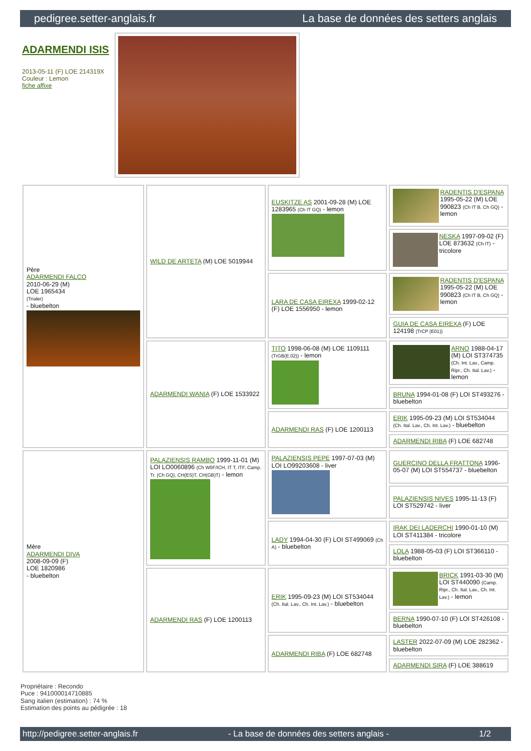pedigree.setter-anglais.fr La base de données des setters anglais
ADARMENDI ISIS
2013-05-11 (F) LOE 214319X
Couleur : Lemon
fiche affixe
| Père ADARMENDI FALCO 2010-06-29 (M) LOE 1965434 (Trialer) - bluebelton | WILD DE ARTETA (M) LOE 5019944 | EUSKITZE AS 2001-09-28 (M) LOE 1283965 (Ch IT GQ) - lemon | RADENTIS D'ESPANA 1995-05-22 (M) LOE 990823 (Ch IT B, Ch GQ) - lemon |
| | | | NESKA 1997-09-02 (F) LOE 873632 (Ch IT) - tricolore |
| | | LARA DE CASA EIREXA 1999-02-12 (F) LOE 1556950 - lemon | RADENTIS D'ESPANA 1995-05-22 (M) LOE 990823 (Ch IT B, Ch GQ) - lemon |
| | | | GUIA DE CASA EIREXA (F) LOE 124198 (TrCP (E01)) |
| | ADARMENDI WANIA (F) LOE 1533922 | TITO 1998-06-08 (M) LOE 1109111 (TrGB(E.02)) - lemon | ARNO 1988-04-17 (M) LOI ST374735 (Ch. Int. Lav., Camp. Ripr., Ch. Ital. Lav.) - lemon |
| | | | BRUNA 1994-01-08 (F) LOI ST493276 - bluebelton |
| | | ADARMENDI RAS (F) LOE 1200113 | ERIK 1995-09-23 (M) LOI ST534044 (Ch. Ital. Lav., Ch. Int. Lav.) - bluebelton |
| | | | ADARMENDI RIBA (F) LOE 682748 |
| Mère ADARMENDI DIVA 2008-09-09 (F) LOE 1820986 - bluebelton | PALAZIENSIS RAMBO 1999-11-01 (M) LOI LO0060896 (Ch W0F/ICH, IT T, ITF, Camp. Tr. (Ch GQ), CH(ES)T, CH(GB)T) - lemon | PALAZIENSIS PEPE 1997-07-03 (M) LOI LO99203608 - liver | GUERCINO DELLA FRATTONA 1996-05-07 (M) LOI ST554737 - bluebelton |
| | | | PALAZIENSIS NIVES 1995-11-13 (F) LOI ST529742 - liver |
| | | LADY 1994-04-30 (F) LOI ST499069 (Ch A) - bluebelton | IRAK DEI LADERCHI 1990-01-10 (M) LOI ST411384 - tricolore |
| | | | LOLA 1988-05-03 (F) LOI ST366110 - bluebelton |
| | ADARMENDI RAS (F) LOE 1200113 | ERIK 1995-09-23 (M) LOI ST534044 (Ch. Ital. Lav., Ch. Int. Lav.) - bluebelton | BRICK 1991-03-30 (M) LOI ST440090 (Camp. Ripr., Ch. Ital. Lav., Ch. Int. Lav.) - lemon |
| | | | BERNA 1990-07-10 (F) LOI ST426108 - bluebelton |
| | | ADARMENDI RIBA (F) LOE 682748 | LASTER 2022-07-09 (M) LOE 282362 - bluebelton |
| | | | ADARMENDI SIRA (F) LOE 388619 |
Propriétaire : Recondo
Puce : 941000014710885
Sang italien (estimation) : 74 %
Estimation des points au pédigrée : 18
http://pedigree.setter-anglais.fr - La base de données des setters anglais - 1/2